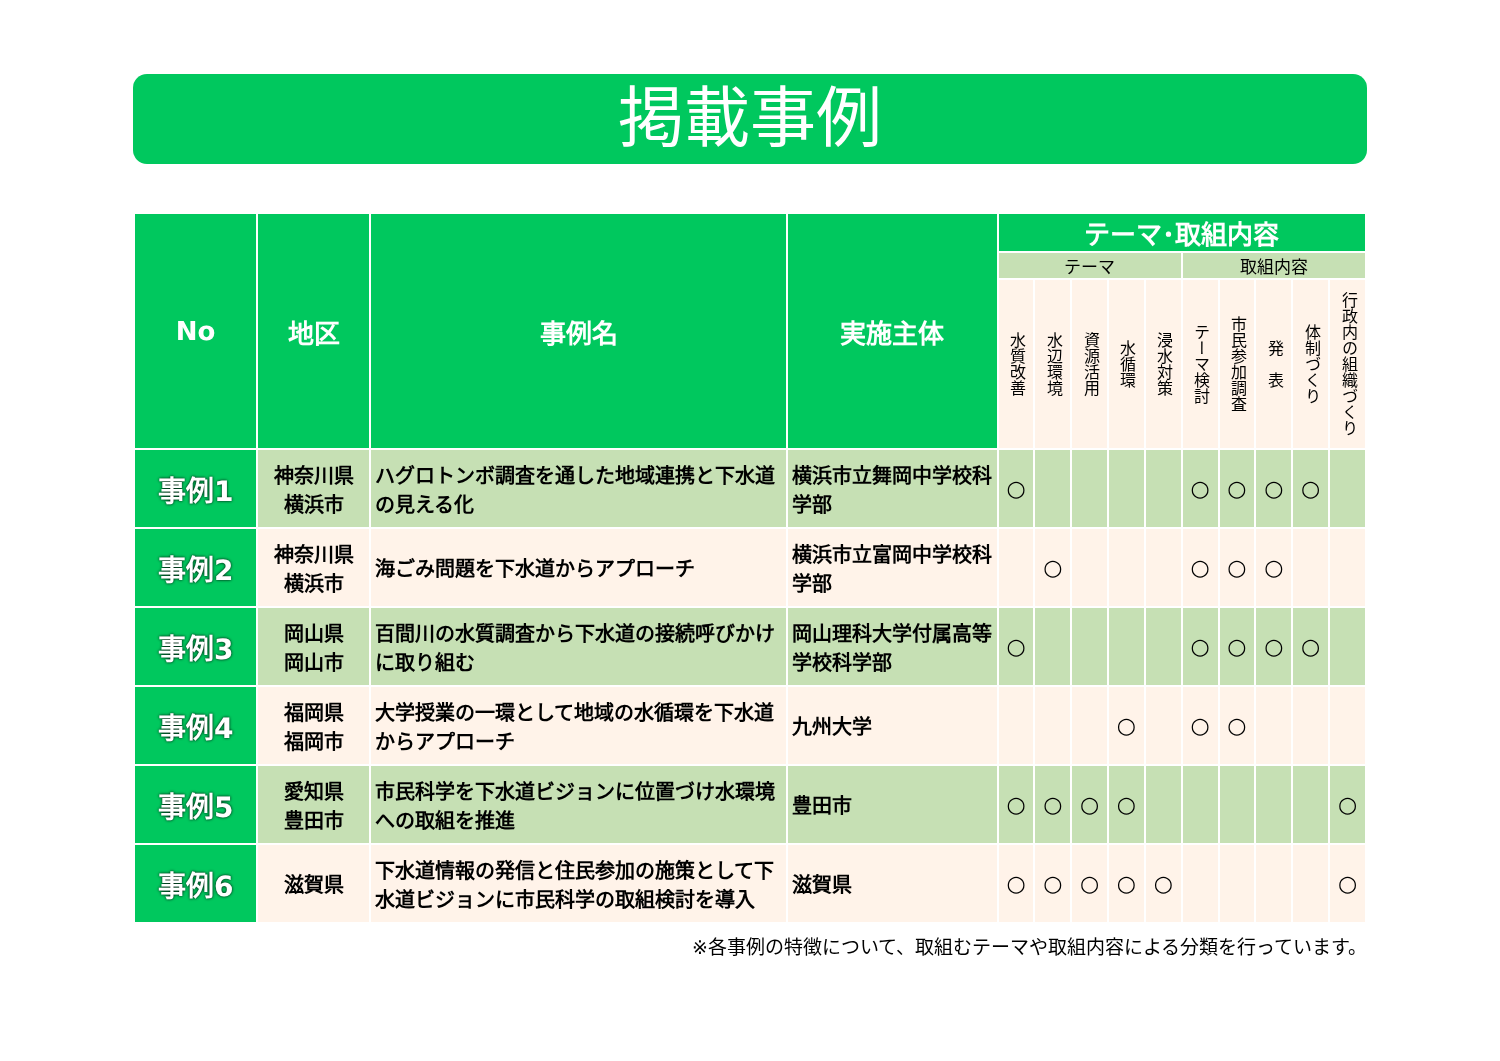掲載事例
| No | 地区 | 事例名 | 実施主体 | テーマ･取組内容 | | | | | | | | | |
| --- | --- | --- | --- | --- | --- | --- | --- | --- | --- | --- | --- | --- | --- |
| | | | | テーマ | | | | | 取組内容 | | | | |
| | | | | 水質改善 | 水辺環境 | 資源活用 | 水循環 | 浸水対策 | テーマ検討 | 市民参加調査 | 発 表 | 体制づくり | 行政内の組織づくり |
| 事例1 | 神奈川県 横浜市 | ハグロトンボ調査を通した地域連携と下水道の見える化 | 横浜市立舞岡中学校科学部 | ○ | | | | | ○ | ○ | ○ | ○ | |
| 事例2 | 神奈川県 横浜市 | 海ごみ問題を下水道からアプローチ | 横浜市立富岡中学校科学部 | | ○ | | | | ○ | ○ | ○ | | |
| 事例3 | 岡山県 岡山市 | 百間川の水質調査から下水道の接続呼びかけに取り組む | 岡山理科大学付属高等学校科学部 | ○ | | | | | ○ | ○ | ○ | ○ | |
| 事例4 | 福岡県 福岡市 | 大学授業の一環として地域の水循環を下水道からアプローチ | 九州大学 | | | | ○ | | ○ | ○ | | | |
| 事例5 | 愛知県 豊田市 | 市民科学を下水道ビジョンに位置づけ水環境への取組を推進 | 豊田市 | ○ | ○ | ○ | ○ | | | | | | ○ |
| 事例6 | 滋賀県 | 下水道情報の発信と住民参加の施策として下水道ビジョンに市民科学の取組検討を導入 | 滋賀県 | ○ | ○ | ○ | ○ | ○ | | | | | ○ |
※各事例の特徴について、取組むテーマや取組内容による分類を行っています。